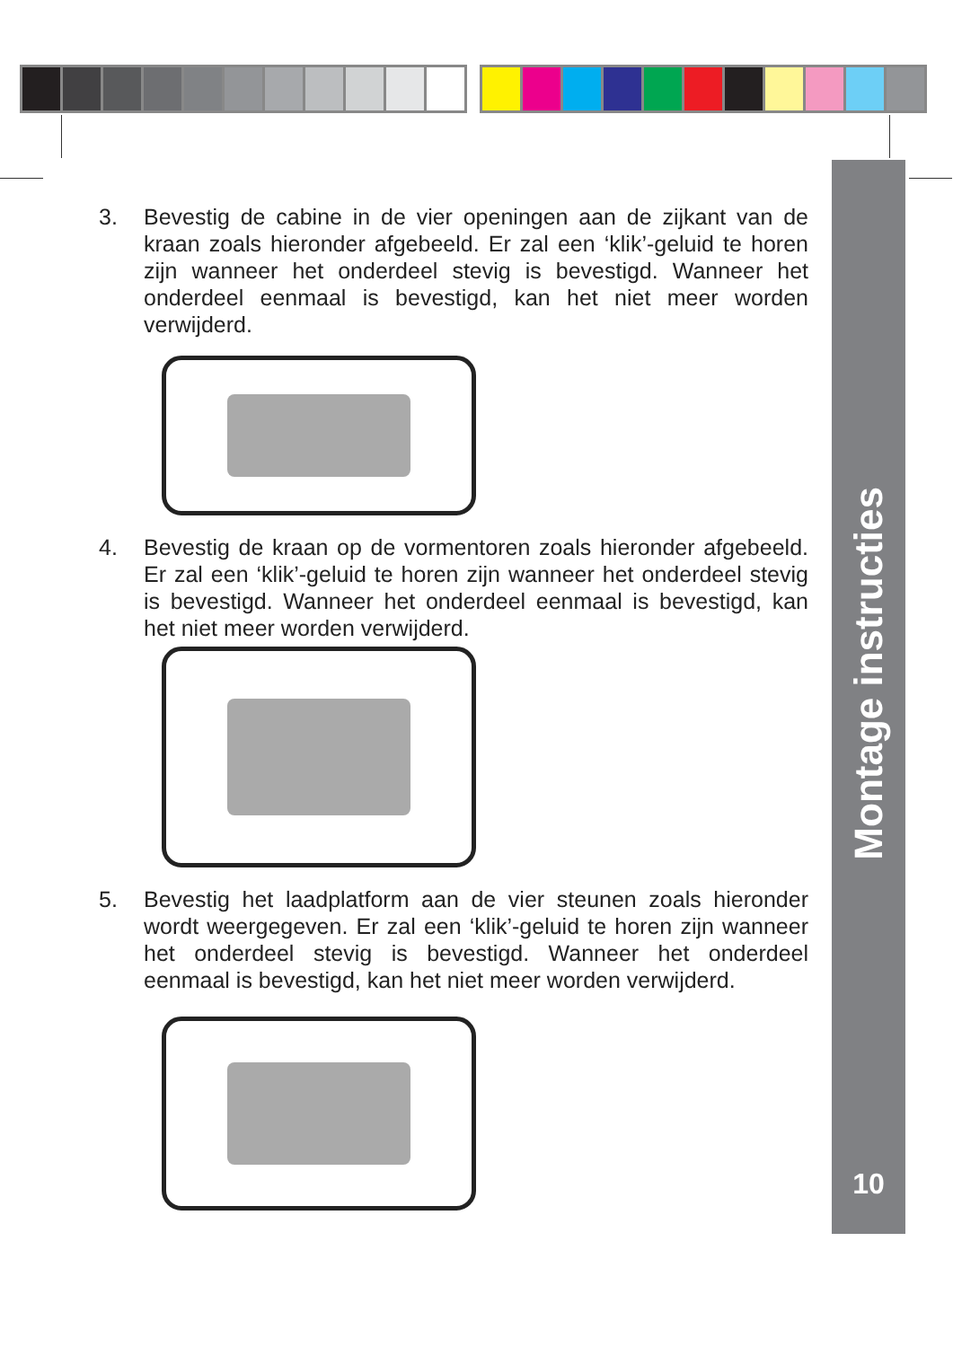Montage instructies
10
3. Bevestig de cabine in de vier openingen aan de zijkant van de kraan zoals hieronder afgebeeld. Er zal een ‘klik’-geluid te horen zijn wanneer het onderdeel stevig is bevestigd. Wanneer het onderdeel eenmaal is bevestigd, kan het niet meer worden verwijderd.
4. Bevestig de kraan op de vormentoren zoals hieronder afgebeeld. Er zal een ‘klik’-geluid te horen zijn wanneer het onderdeel stevig is bevestigd. Wanneer het onderdeel eenmaal is bevestigd, kan het niet meer worden verwijderd.
5. Bevestig het laadplatform aan de vier steunen zoals hieronder wordt weergegeven. Er zal een ‘klik’-geluid te horen zijn wanneer het onderdeel stevig is bevestigd. Wanneer het onderdeel eenmaal is bevestigd, kan het niet meer worden verwijderd.